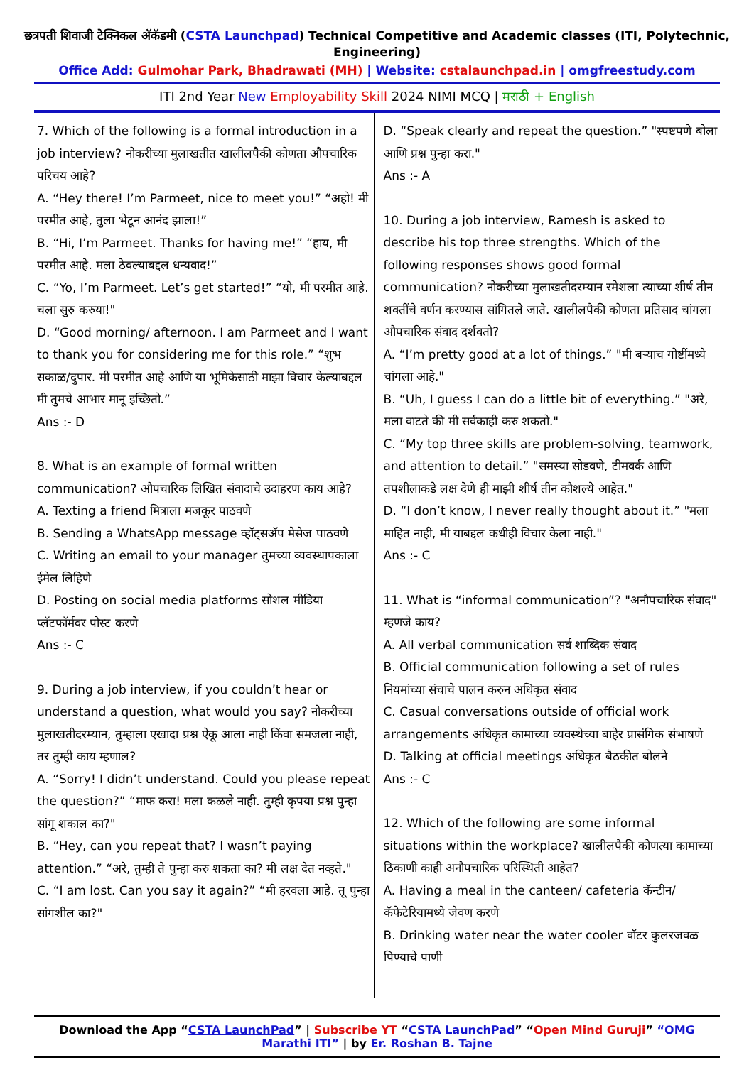छत्रपती शिवाजी टेक्निकल अ‍ॅकॅडमी (CSTA Launchpad) Technical Competitive and Academic classes (ITI, Polytechnic, Engineering)
Office Add: Gulmohar Park, Bhadrawati (MH) | Website: cstalaunchpad.in | omgfreestudy.com
ITI 2nd Year New Employability Skill 2024 NIMI MCQ | मराठी + English
7. Which of the following is a formal introduction in a job interview? नोकरीच्या मुलाखतीत खालीलपैकी कोणता औपचारिक परिचय आहे?
A. “Hey there! I’m Parmeet, nice to meet you!” “अहो! मी परमीत आहे, तुला भेटून आनंद झाला!”
B. “Hi, I’m Parmeet. Thanks for having me!” “हाय, मी परमीत आहे. मला ठेवल्याबद्दल धन्यवाद!”
C. “Yo, I’m Parmeet. Let’s get started!” “यो, मी परमीत आहे. चला सुरु करुया!"
D. “Good morning/ afternoon. I am Parmeet and I want to thank you for considering me for this role.” “शुभ सकाळ/दुपार. मी परमीत आहे आणि या भूमिकेसाठी माझा विचार केल्याबद्दल मी तुमचे आभार मानू इच्छितो.”
Ans :- D
8. What is an example of formal written communication? औपचारिक लिखित संवादाचे उदाहरण काय आहे?
A. Texting a friend मित्राला मजकूर पाठवणे
B. Sending a WhatsApp message व्हॉट्सअ‍ॅप मेसेज पाठवणे
C. Writing an email to your manager तुमच्या व्यवस्थापकाला ईमेल लिहिणे
D. Posting on social media platforms सोशल मीडिया प्लॅटफॉर्मवर पोस्ट करणे
Ans :- C
9. During a job interview, if you couldn’t hear or understand a question, what would you say? नोकरीच्या मुलाखतीदरम्यान, तुम्हाला एखादा प्रश्न ऐकू आला नाही किंवा समजला नाही, तर तुम्ही काय म्हणाल?
A. “Sorry! I didn’t understand. Could you please repeat the question?” “माफ करा! मला कळले नाही. तुम्ही कृपया प्रश्न पुन्हा सांगू शकाल का?"
B. “Hey, can you repeat that? I wasn’t paying attention.” “अरे, तुम्ही ते पुन्हा करु शकता का? मी लक्ष देत नव्हते."
C. “I am lost. Can you say it again?” “मी हरवला आहे. तू पुन्हा सांगशील का?"
D. “Speak clearly and repeat the question.” "स्पष्टपणे बोला आणि प्रश्न पुन्हा करा."
Ans :- A
10. During a job interview, Ramesh is asked to describe his top three strengths. Which of the following responses shows good formal communication? नोकरीच्या मुलाखतीदरम्यान रमेशला त्याच्या शीर्ष तीन शक्तींचे वर्णन करण्यास सांगितले जाते. खालीलपैकी कोणता प्रतिसाद चांगला औपचारिक संवाद दर्शवतो?
A. “I’m pretty good at a lot of things.” "मी बऱ्याच गोष्टींमध्ये चांगला आहे."
B. “Uh, I guess I can do a little bit of everything.” "अरे, मला वाटते की मी सर्वकाही करु शकतो."
C. “My top three skills are problem-solving, teamwork, and attention to detail.” "समस्या सोडवणे, टीमवर्क आणि तपशीलाकडे लक्ष देणे ही माझी शीर्ष तीन कौशल्ये आहेत."
D. “I don’t know, I never really thought about it.” "मला माहित नाही, मी याबद्दल कधीही विचार केला नाही."
Ans :- C
11. What is “informal communication”? "अनौपचारिक संवाद" म्हणजे काय?
A. All verbal communication सर्व शाब्दिक संवाद
B. Official communication following a set of rules नियमांच्या संचाचे पालन करुन अधिकृत संवाद
C. Casual conversations outside of official work arrangements अधिकृत कामाच्या व्यवस्थेच्या बाहेर प्रासंगिक संभाषणे
D. Talking at official meetings अधिकृत बैठकीत बोलने
Ans :- C
12. Which of the following are some informal situations within the workplace? खालीलपैकी कोणत्या कामाच्या ठिकाणी काही अनौपचारिक परिस्थिती आहेत?
A. Having a meal in the canteen/ cafeteria कॅन्टीन/कॅफेटेरियामध्ये जेवण करणे
B. Drinking water near the water cooler वॉटर कुलरजवळ पिण्याचे पाणी
Download the App “CSTA LaunchPad” | Subscribe YT “CSTA LaunchPad” “Open Mind Guruji” “OMG Marathi ITI” | by Er. Roshan B. Tajne